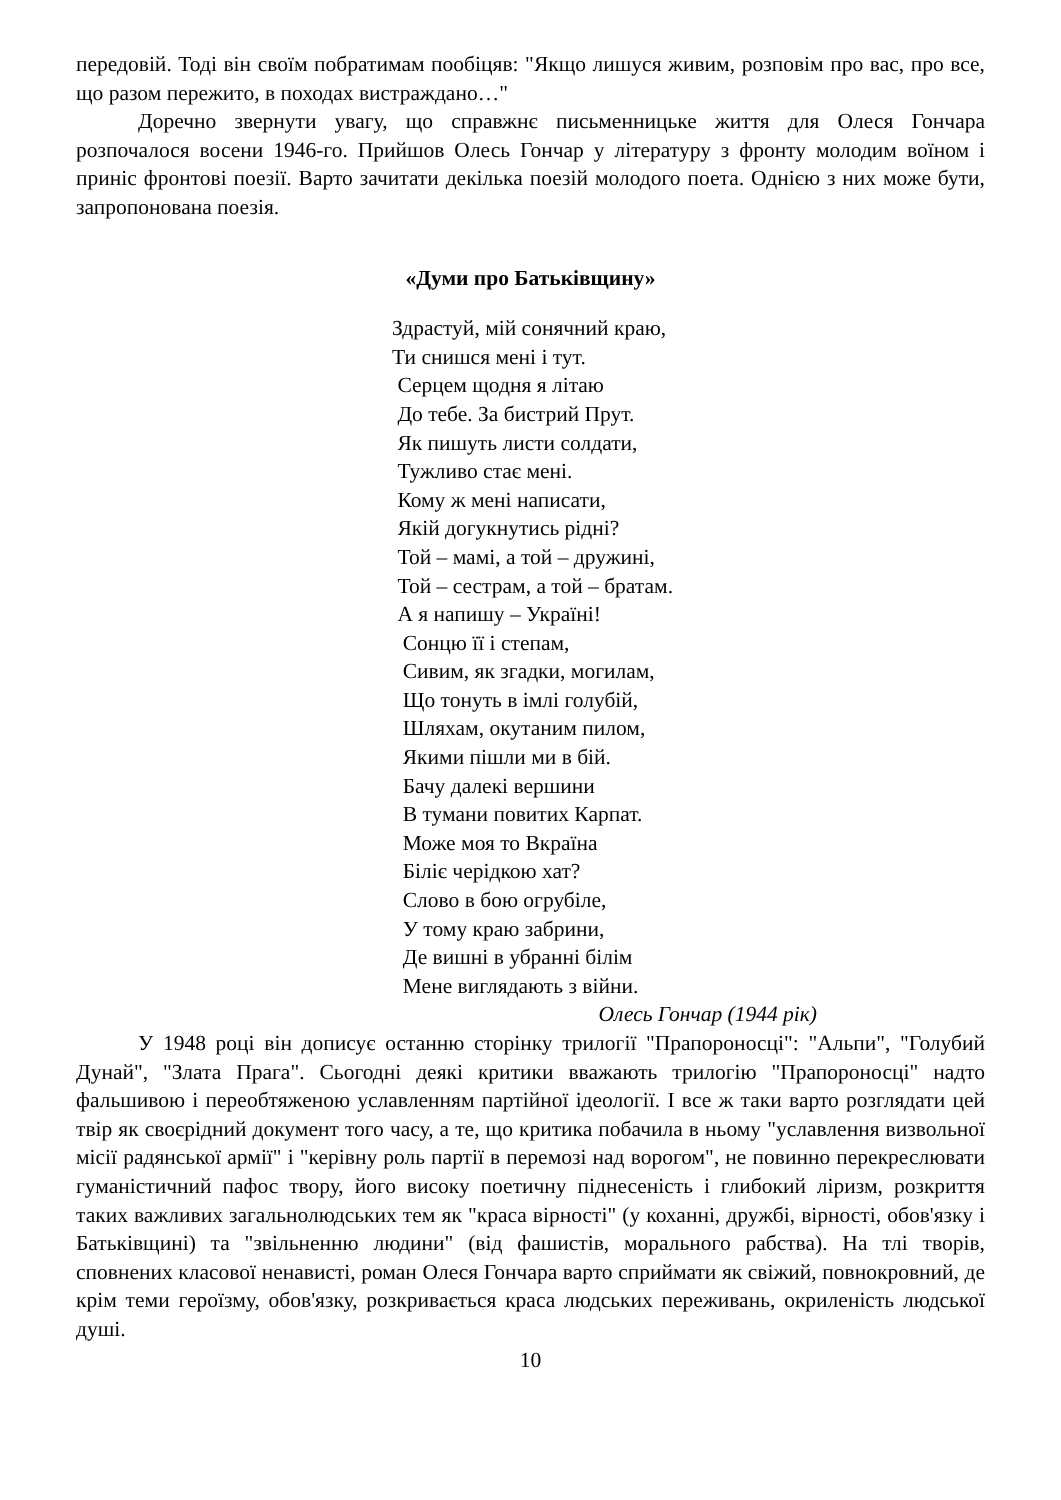передовій. Тоді він своїм побратимам пообіцяв: "Якщо лишуся живим, розповім про вас, про все, що разом пережито, в походах вистраждано…"
Доречно звернути увагу, що справжнє письменницьке життя для Олеся Гончара розпочалося восени 1946-го. Прийшов Олесь Гончар у літературу з фронту молодим воїном і приніс фронтові поезії. Варто зачитати декілька поезій молодого поета. Однією з них може бути, запропонована поезія.
«Думи про Батьківщину»
Здрастуй, мій сонячний краю,
Ти снишся мені і тут.
Серцем щодня я літаю
До тебе. За бистрий Прут.
Як пишуть листи солдати,
Тужливо стає мені.
Кому ж мені написати,
Якій догукнутись рідні?
Той – мамі, а той – дружині,
Той – сестрам, а той – братам.
А я напишу – Україні!
Сонцю її і степам,
Сивим, як згадки, могилам,
Що тонуть в імлі голубій,
Шляхам, окутаним пилом,
Якими пішли ми в бій.
Бачу далекі вершини
В тумани повитих Карпат.
Може моя то Вкраїна
Біліє черідкою хат?
Слово в бою огрубіле,
У тому краю забрини,
Де вишні в убранні білім
Мене виглядають з війни.
Олесь Гончар (1944 рік)
У 1948 році він дописує останню сторінку трилогії "Прапороносці": "Альпи", "Голубий Дунай", "Злата Прага". Сьогодні деякі критики вважають трилогію "Прапороносці" надто фальшивою і переобтяженою уславленням партійної ідеології. І все ж таки варто розглядати цей твір як своєрідний документ того часу, а те, що критика побачила в ньому "уславлення визвольної місії радянської армії" і "керівну роль партії в перемозі над ворогом", не повинно перекреслювати гуманістичний пафос твору, його високу поетичну піднесеність і глибокий ліризм, розкриття таких важливих загальнолюдських тем як "краса вірності" (у коханні, дружбі, вірності, обов'язку і Батьківщині) та "звільненню людини" (від фашистів, морального рабства). На тлі творів, сповнених класової ненависті, роман Олеся Гончара варто сприймати як свіжий, повнокровний, де крім теми героїзму, обов'язку, розкривається краса людських переживань, окриленість людської душі.
10